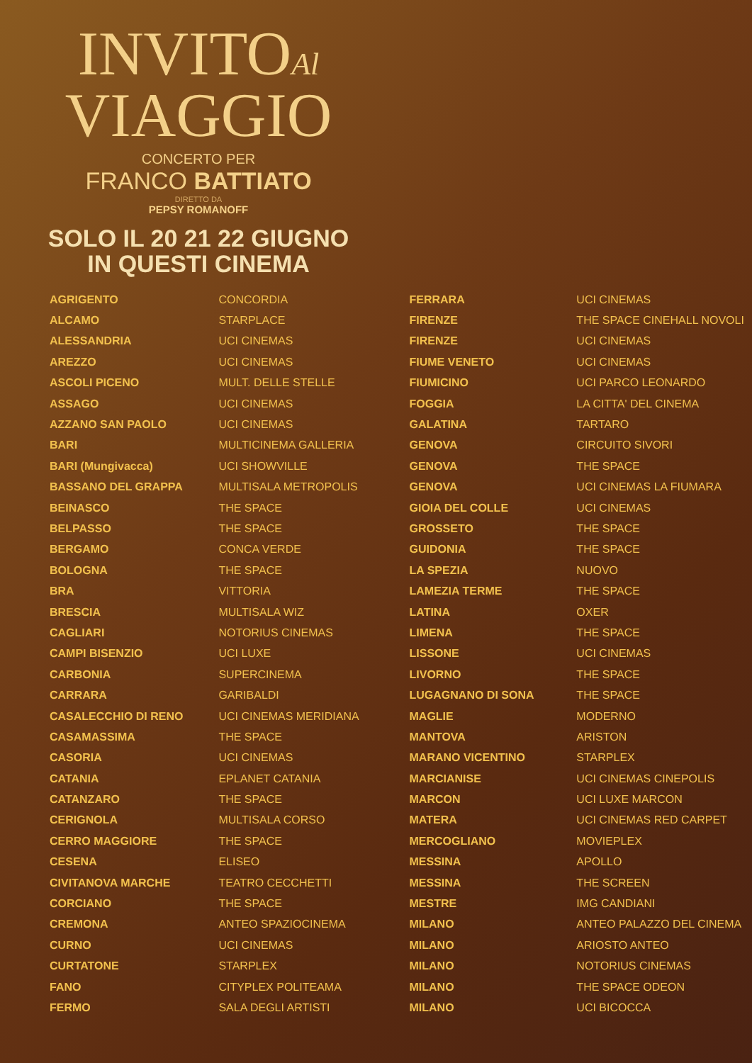INVITOAl
VIAGGIO
CONCERTO PER
FRANCO BATTIATO
DIRETTO DA
PEPSY ROMANOFF
SOLO IL 20 21 22 GIUGNO
IN QUESTI CINEMA
| AGRIGENTO | CONCORDIA |
| ALCAMO | STARPLACE |
| ALESSANDRIA | UCI CINEMAS |
| AREZZO | UCI CINEMAS |
| ASCOLI PICENO | MULT. DELLE STELLE |
| ASSAGO | UCI CINEMAS |
| AZZANO SAN PAOLO | UCI CINEMAS |
| BARI | MULTICINEMA GALLERIA |
| BARI (Mungivacca) | UCI SHOWVILLE |
| BASSANO DEL GRAPPA | MULTISALA METROPOLIS |
| BEINASCO | THE SPACE |
| BELPASSO | THE SPACE |
| BERGAMO | CONCA VERDE |
| BOLOGNA | THE SPACE |
| BRA | VITTORIA |
| BRESCIA | MULTISALA WIZ |
| CAGLIARI | NOTORIUS CINEMAS |
| CAMPI BISENZIO | UCI LUXE |
| CARBONIA | SUPERCINEMA |
| CARRARA | GARIBALDI |
| CASALECCHIO DI RENO | UCI CINEMAS MERIDIANA |
| CASAMASSIMA | THE SPACE |
| CASORIA | UCI CINEMAS |
| CATANIA | EPLANET CATANIA |
| CATANZARO | THE SPACE |
| CERIGNOLA | MULTISALA CORSO |
| CERRO MAGGIORE | THE SPACE |
| CESENA | ELISEO |
| CIVITANOVA MARCHE | TEATRO CECCHETTI |
| CORCIANO | THE SPACE |
| CREMONA | ANTEO SPAZIOCINEMA |
| CURNO | UCI CINEMAS |
| CURTATONE | STARPLEX |
| FANO | CITYPLEX POLITEAMA |
| FERMO | SALA DEGLI ARTISTI |
| FERRARA | UCI CINEMAS |
| FIRENZE | THE SPACE CINEHALL NOVOLI |
| FIRENZE | UCI CINEMAS |
| FIUME VENETO | UCI CINEMAS |
| FIUMICINO | UCI PARCO LEONARDO |
| FOGGIA | LA CITTA' DEL CINEMA |
| GALATINA | TARTARO |
| GENOVA | CIRCUITO SIVORI |
| GENOVA | THE SPACE |
| GENOVA | UCI CINEMAS LA FIUMARA |
| GIOIA DEL COLLE | UCI CINEMAS |
| GROSSETO | THE SPACE |
| GUIDONIA | THE SPACE |
| LA SPEZIA | NUOVO |
| LAMEZIA TERME | THE SPACE |
| LATINA | OXER |
| LIMENA | THE SPACE |
| LISSONE | UCI CINEMAS |
| LIVORNO | THE SPACE |
| LUGAGNANO DI SONA | THE SPACE |
| MAGLIE | MODERNO |
| MANTOVA | ARISTON |
| MARANO VICENTINO | STARPLEX |
| MARCIANISE | UCI CINEMAS CINEPOLIS |
| MARCON | UCI LUXE MARCON |
| MATERA | UCI CINEMAS RED CARPET |
| MERCOGLIANO | MOVIEPLEX |
| MESSINA | APOLLO |
| MESSINA | THE SCREEN |
| MESTRE | IMG CANDIANI |
| MILANO | ANTEO PALAZZO DEL CINEMA |
| MILANO | ARIOSTO ANTEO |
| MILANO | NOTORIUS CINEMAS |
| MILANO | THE SPACE ODEON |
| MILANO | UCI BICOCCA |